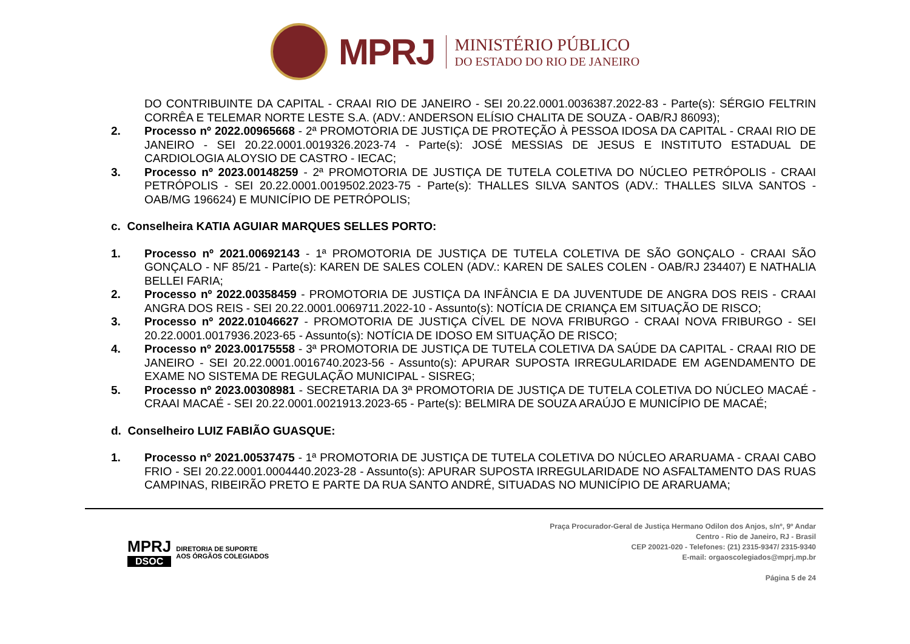MPRJ
MINISTÉRIO PÚBLICO
DO ESTADO DO RIO DE JANEIRO
DO CONTRIBUINTE DA CAPITAL - CRAAI RIO DE JANEIRO - SEI 20.22.0001.0036387.2022-83 - Parte(s): SÉRGIO FELTRIN CORRÊA E TELEMAR NORTE LESTE S.A. (ADV.: ANDERSON ELÍSIO CHALITA DE SOUZA - OAB/RJ 86093);
2. Processo nº 2022.00965668 - 2ª PROMOTORIA DE JUSTIÇA DE PROTEÇÃO À PESSOA IDOSA DA CAPITAL - CRAAI RIO DE JANEIRO - SEI 20.22.0001.0019326.2023-74 - Parte(s): JOSÉ MESSIAS DE JESUS E INSTITUTO ESTADUAL DE CARDIOLOGIA ALOYSIO DE CASTRO - IECAC;
3. Processo nº 2023.00148259 - 2ª PROMOTORIA DE JUSTIÇA DE TUTELA COLETIVA DO NÚCLEO PETRÓPOLIS - CRAAI PETRÓPOLIS - SEI 20.22.0001.0019502.2023-75 - Parte(s): THALLES SILVA SANTOS (ADV.: THALLES SILVA SANTOS - OAB/MG 196624) E MUNICÍPIO DE PETRÓPOLIS;
c. Conselheira KATIA AGUIAR MARQUES SELLES PORTO:
1. Processo nº 2021.00692143 - 1ª PROMOTORIA DE JUSTIÇA DE TUTELA COLETIVA DE SÃO GONÇALO - CRAAI SÃO GONÇALO - NF 85/21 - Parte(s): KAREN DE SALES COLEN (ADV.: KAREN DE SALES COLEN - OAB/RJ 234407) E NATHALIA BELLEI FARIA;
2. Processo nº 2022.00358459 - PROMOTORIA DE JUSTIÇA DA INFÂNCIA E DA JUVENTUDE DE ANGRA DOS REIS - CRAAI ANGRA DOS REIS - SEI 20.22.0001.0069711.2022-10 - Assunto(s): NOTÍCIA DE CRIANÇA EM SITUAÇÃO DE RISCO;
3. Processo nº 2022.01046627 - PROMOTORIA DE JUSTIÇA CÍVEL DE NOVA FRIBURGO - CRAAI NOVA FRIBURGO - SEI 20.22.0001.0017936.2023-65 - Assunto(s): NOTÍCIA DE IDOSO EM SITUAÇÃO DE RISCO;
4. Processo nº 2023.00175558 - 3ª PROMOTORIA DE JUSTIÇA DE TUTELA COLETIVA DA SAÚDE DA CAPITAL - CRAAI RIO DE JANEIRO - SEI 20.22.0001.0016740.2023-56 - Assunto(s): APURAR SUPOSTA IRREGULARIDADE EM AGENDAMENTO DE EXAME NO SISTEMA DE REGULAÇÃO MUNICIPAL - SISREG;
5. Processo nº 2023.00308981 - SECRETARIA DA 3ª PROMOTORIA DE JUSTIÇA DE TUTELA COLETIVA DO NÚCLEO MACAÉ - CRAAI MACAÉ - SEI 20.22.0001.0021913.2023-65 - Parte(s): BELMIRA DE SOUZA ARAÚJO E MUNICÍPIO DE MACAÉ;
d. Conselheiro LUIZ FABIÃO GUASQUE:
1. Processo nº 2021.00537475 - 1ª PROMOTORIA DE JUSTIÇA DE TUTELA COLETIVA DO NÚCLEO ARARUAMA - CRAAI CABO FRIO - SEI 20.22.0001.0004440.2023-28 - Assunto(s): APURAR SUPOSTA IRREGULARIDADE NO ASFALTAMENTO DAS RUAS CAMPINAS, RIBEIRÃO PRETO E PARTE DA RUA SANTO ANDRÉ, SITUADAS NO MUNICÍPIO DE ARARUAMA;
MPRJ
DSOC
DIRETORIA DE SUPORTE
AOS ÓRGÃOS COLEGIADOS
Praça Procurador-Geral de Justiça Hermano Odilon dos Anjos, s/nº, 9º Andar
Centro - Rio de Janeiro, RJ - Brasil
CEP 20021-020 - Telefones: (21) 2315-9347/ 2315-9340
E-mail: orgaoscolegiados@mprj.mp.br
Página 5 de 24